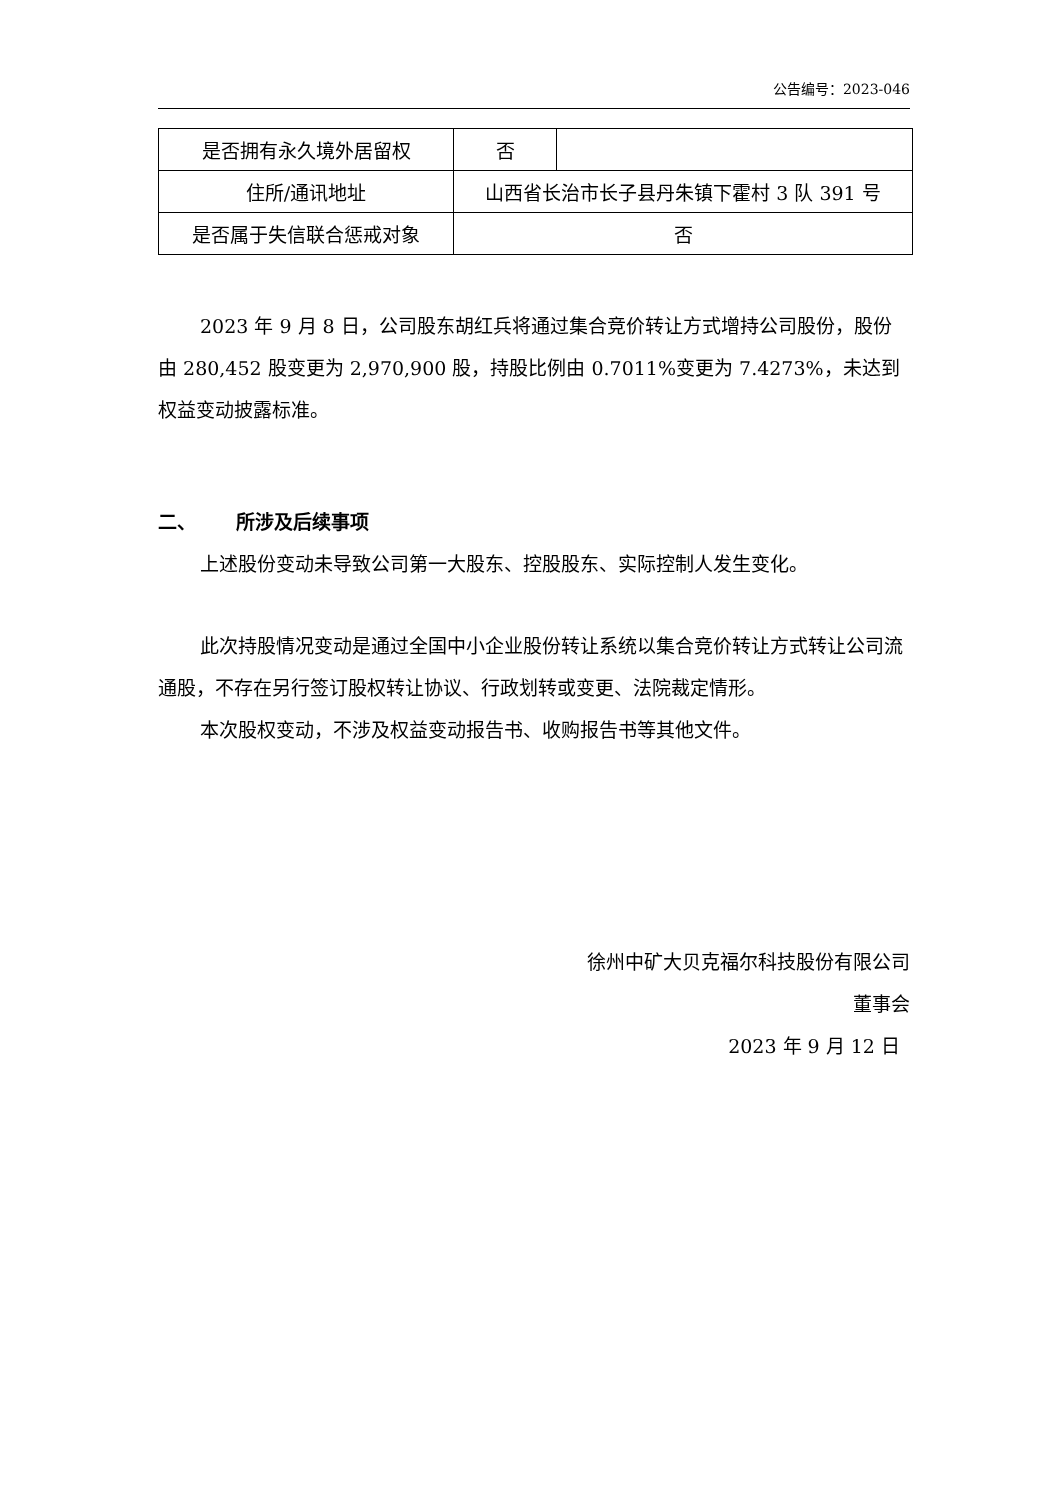公告编号：2023-046
| 是否拥有永久境外居留权 | 否 | |
| 住所/通讯地址 | 山西省长治市长子县丹朱镇下霍村 3 队 391 号 | |
| 是否属于失信联合惩戒对象 | 否 | |
2023 年 9 月 8 日，公司股东胡红兵将通过集合竞价转让方式增持公司股份，股份由 280,452 股变更为 2,970,900 股，持股比例由 0.7011%变更为 7.4273%，未达到权益变动披露标准。
二、 所涉及后续事项
上述股份变动未导致公司第一大股东、控股股东、实际控制人发生变化。
此次持股情况变动是通过全国中小企业股份转让系统以集合竞价转让方式转让公司流通股，不存在另行签订股权转让协议、行政划转或变更、法院裁定情形。
本次股权变动，不涉及权益变动报告书、收购报告书等其他文件。
徐州中矿大贝克福尔科技股份有限公司
董事会
2023 年 9 月 12 日